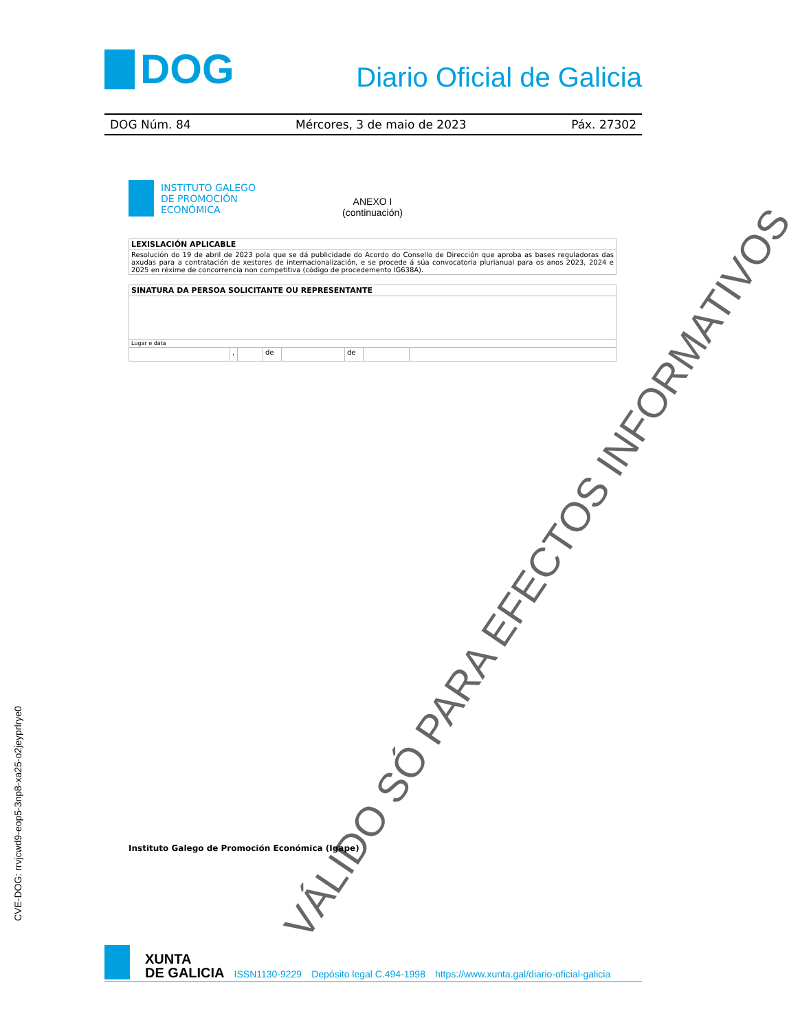DOG
Diario Oficial de Galicia
DOG Núm. 84 Mércores, 3 de maio de 2023 Páx. 27302
INSTITUTO GALEGO
DE PROMOCIÓN
ECONÓMICA
ANEXO I
(continuación)
| LEXISLACIÓN APLICABLE |
| --- |
| Resolución do 19 de abril de 2023 pola que se dá publicidade do Acordo do Consello de Dirección que aproba as bases reguladoras das axudas para a contratación de xestores de internacionalización, e se procede á súa convocatoria plurianual para os anos 2023, 2024 e 2025 en réxime de concorrencia non competitiva (código de procedemento IG638A). |
| SINATURA DA PERSOA SOLICITANTE OU REPRESENTANTE | | | | | | | |
| --- | --- | --- | --- | --- | --- | --- | --- |
| Lugar e data | | | | | | | |
| | , | | de | | de | | |
VÁLIDO SÓ PARA EFECTOS INFORMATIVOS
Instituto Galego de Promoción Económica (Igape)
CVE-DOG: rrvjcwd9-eop5-3np8-xa25-o2jeyprlrye0
XUNTA
DE GALICIA
ISSN1130-9229 Depósito legal C.494-1998 https://www.xunta.gal/diario-oficial-galicia